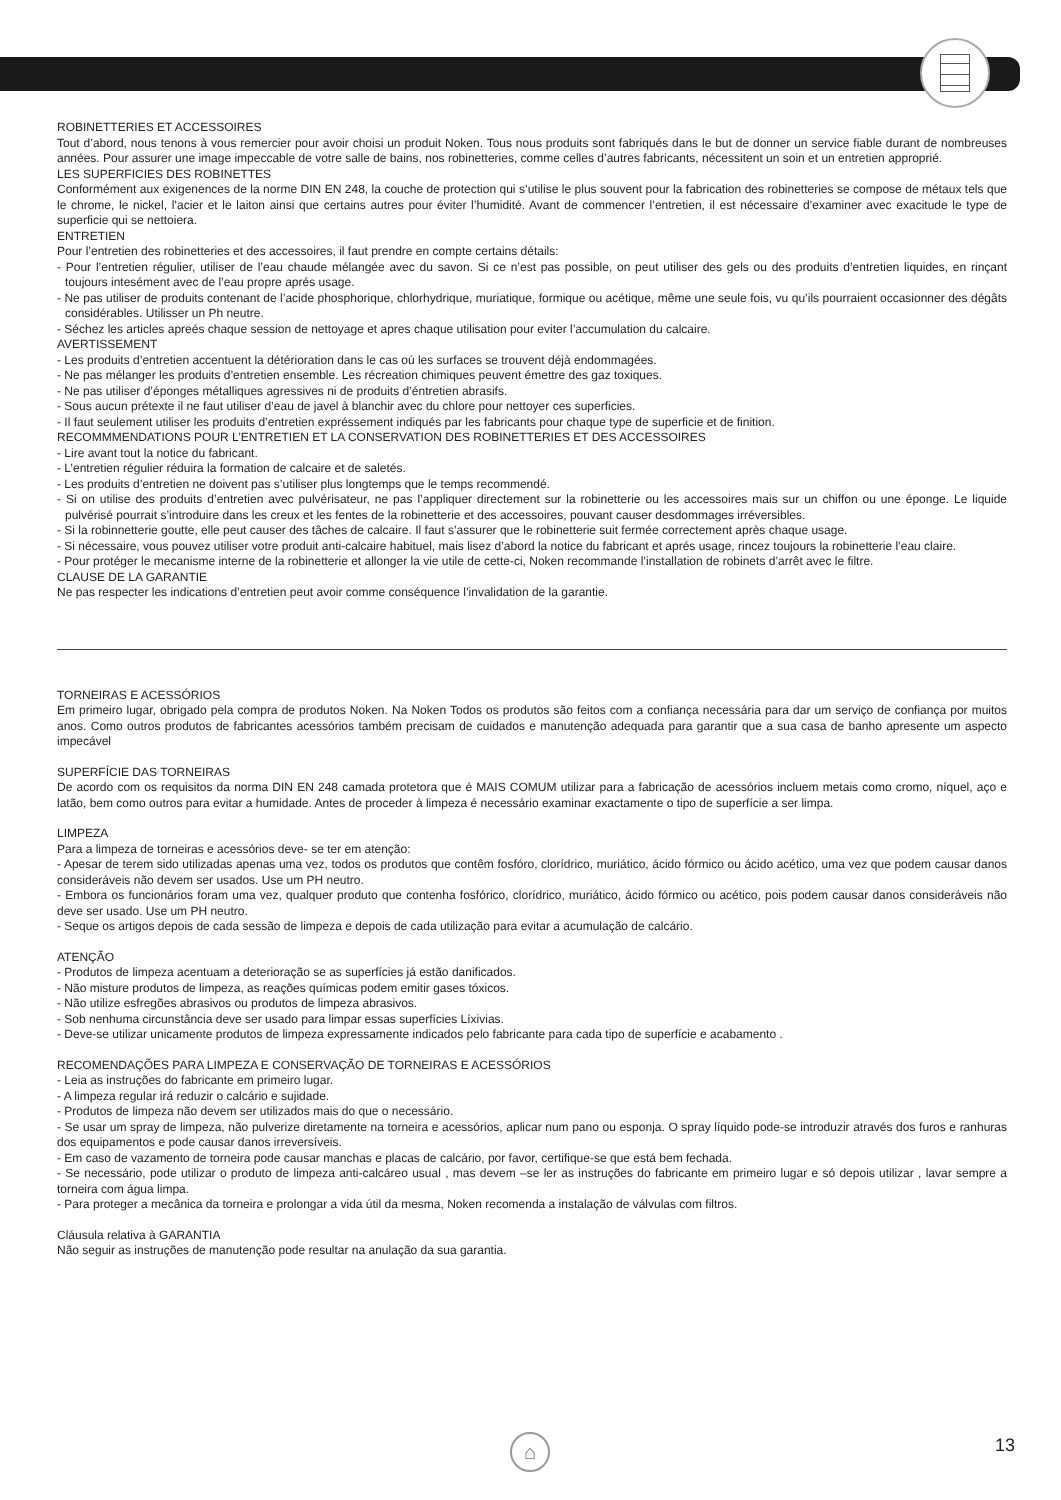ROBINETTERIES ET ACCESSOIRES
Tout d’abord, nous tenons à vous remercier pour avoir choisi un produit Noken. Tous nous produits sont fabriqués dans le but de donner un service fiable durant de nombreuses années. Pour assurer une image impeccable de votre salle de bains, nos robinetteries, comme celles d’autres fabricants, nécessitent un soin et un entretien approprié.
LES SUPERFICIES DES ROBINETTES
Conformément aux exigenences de la norme DIN EN 248, la couche de protection qui s’utilise le plus souvent pour la fabrication des robinetteries se compose de métaux tels que le chrome, le nickel, l’acier et le laiton ainsi que certains autres pour éviter l’humidité. Avant de commencer l’entretien, il est nécessaire d’examiner avec exacitude le type de superficie qui se nettoiera.
ENTRETIEN
Pour l’entretien des robinetteries et des accessoires, il faut prendre en compte certains détails:
- Pour l’entretien régulier, utiliser de l’eau chaude mélangée avec du savon. Si ce n’est pas possible, on peut utiliser des gels ou des produits d’entretien liquides, en rinçant toujours intesément avec de l’eau propre aprés usage.
- Ne pas utiliser de produits contenant de l’acide phosphorique, chlorhydrique, muriatique, formique ou acétique, même une seule fois, vu qu’ils pourraient occasionner des dégâts considérables. Utilisser un Ph neutre.
- Séchez les articles apreés chaque session de nettoyage et apres chaque utilisation pour eviter l’accumulation du calcaire.
AVERTISSEMENT
- Les produits d’entretien accentuent la détérioration dans le cas oú les surfaces se trouvent déjà endommagées.
- Ne pas mélanger les produits d’entretien ensemble. Les récreation chimiques peuvent émettre des gaz toxiques.
- Ne pas utiliser d’éponges métalliques agressives ni de produits d’éntretien abrasifs.
- Sous aucun prétexte il ne faut utiliser d’eau de javel à blanchir avec du chlore pour nettoyer ces superficies.
- Il faut seulement utiliser les produits d’entretien expréssement indiqués par les fabricants pour chaque type de superficie et de finition.
RECOMMMENDATIONS POUR L’ENTRETIEN ET LA CONSERVATION DES ROBINETTERIES ET DES ACCESSOIRES
- Lire avant tout la notice du fabricant.
- L’entretien régulier réduira la formation de calcaire et de saletés.
- Les produits d’entretien ne doivent pas s’utiliser plus longtemps que le temps recommendé.
- Si on utilise des produits d’entretien avec pulvérisateur, ne pas l’appliquer directement sur la robinetterie ou les accessoires mais sur un chiffon ou une éponge. Le liquide pulvérisé pourrait s’introduire dans les creux et les fentes de la robinetterie et des accessoires, pouvant causer desdommages irréversibles.
- Si la robinnetterie goutte, elle peut causer des tâches de calcaire. Il faut s’assurer que le robinetterie suit fermée correctement après chaque usage.
- Si nécessaire, vous pouvez utiliser votre produit anti-calcaire habituel, mais lisez d’abord la notice du fabricant et aprés usage, rincez toujours la robinetterie l’eau claire.
- Pour protéger le mecanisme interne de la robinetterie et allonger la vie utile de cette-ci, Noken recommande l’installation de robinets d’arrêt avec le filtre.
CLAUSE DE LA GARANTIE
Ne pas respecter les indications d’entretien peut avoir comme conséquence l’invalidation de la garantie.
TORNEIRAS E ACESSÓRIOS
Em primeiro lugar, obrigado pela compra de produtos Noken. Na Noken Todos os produtos são feitos com a confiança necessária para dar um serviço de confiança por muitos anos. Como outros produtos de fabricantes acessórios também precisam de cuidados e manutenção adequada para garantir que a sua casa de banho apresente um aspecto impecável
SUPERFÍCIE DAS TORNEIRAS
De acordo com os requisitos da norma DIN EN 248 camada protetora que é MAIS COMUM utilizar para a fabricação de acessórios incluem metais como cromo, níquel, aço e latão, bem como outros para evitar a humidade. Antes de proceder à limpeza é necessário examinar exactamente o tipo de superfície a ser limpa.
LIMPEZA
Para a limpeza de torneiras e acessórios deve- se ter em atenção:
- Apesar de terem sido utilizadas apenas uma vez, todos os produtos que contêm fosfóro, clorídrico, muriático, ácido fórmico ou ácido acético, uma vez que podem causar danos consideráveis não devem ser usados. Use um PH neutro.
- Embora os funcionários foram uma vez, qualquer produto que contenha fosfórico, clorídrico, muriático, ácido fórmico ou acético, pois podem causar danos consideráveis não deve ser usado. Use um PH neutro.
- Seque os artigos depois de cada sessão de limpeza e depois de cada utilização para evitar a acumulação de calcário.
ATENÇÃO
- Produtos de limpeza acentuam a deterioração se as superfícies já estão danificados.
- Não misture produtos de limpeza, as reações químicas podem emitir gases tóxicos.
- Não utilize esfregões abrasivos ou produtos de limpeza abrasivos.
- Sob nenhuma circunstância deve ser usado para limpar essas superfícies Líxivias.
- Deve-se utilizar unicamente produtos de limpeza expressamente indicados pelo fabricante para cada tipo de superfície e acabamento .
RECOMENDAÇÕES PARA LIMPEZA E CONSERVAÇÃO DE TORNEIRAS E ACESSÓRIOS
- Leia as instruções do fabricante em primeiro lugar.
- A limpeza regular irá reduzir o calcário e sujidade.
- Produtos de limpeza não devem ser utilizados mais do que o necessário.
- Se usar um spray de limpeza, não pulverize diretamente na torneira e acessórios, aplicar num pano ou esponja. O spray líquido pode-se introduzir através dos furos e ranhuras dos equipamentos e pode causar danos irreversíveis.
- Em caso de vazamento de torneira pode causar manchas e placas de calcário, por favor, certifique-se que está bem fechada.
- Se necessário, pode utilizar o produto de limpeza anti-calcáreo usual , mas devem –se ler as instruções do fabricante em primeiro lugar e só depois utilizar , lavar sempre a torneira com água limpa.
- Para proteger a mecânica da torneira e prolongar a vida útil da mesma, Noken recomenda a instalação de válvulas com filtros.
Cláusula relativa à GARANTIA
Não seguir as instruções de manutenção pode resultar na anulação da sua garantia.
⌂ 13